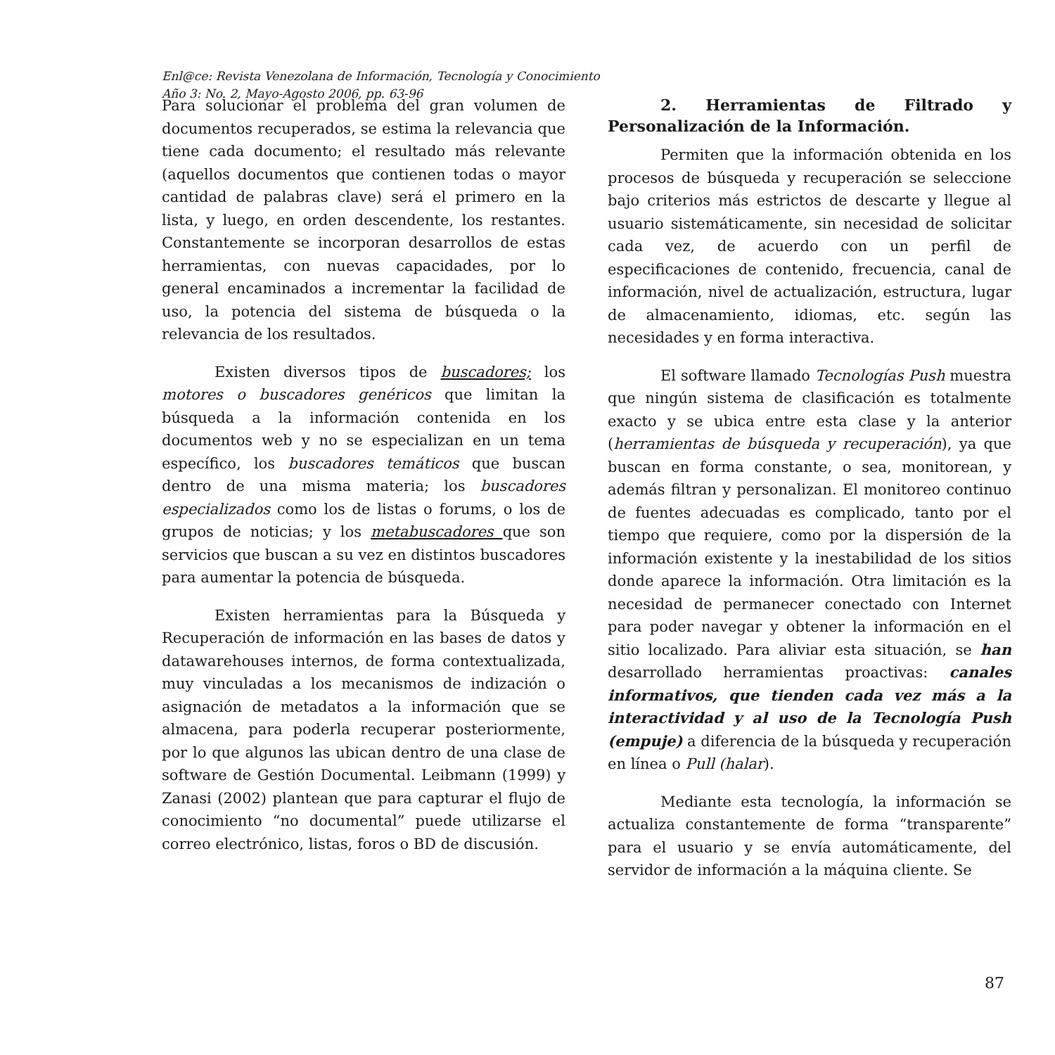Enl@ce: Revista Venezolana de Información, Tecnología y Conocimiento
Año 3: No. 2, Mayo-Agosto 2006, pp. 63-96
Para solucionar el problema del gran volumen de documentos recuperados, se estima la relevancia que tiene cada documento; el resultado más relevante (aquellos documentos que contienen todas o mayor cantidad de palabras clave) será el primero en la lista, y luego, en orden descendente, los restantes. Constantemente se incorporan desarrollos de estas herramientas, con nuevas capacidades, por lo general encaminados a incrementar la facilidad de uso, la potencia del sistema de búsqueda o la relevancia de los resultados.
Existen diversos tipos de buscadores; los motores o buscadores genéricos que limitan la búsqueda a la información contenida en los documentos web y no se especializan en un tema específico, los buscadores temáticos que buscan dentro de una misma materia; los buscadores especializados como los de listas o forums, o los de grupos de noticias; y los metabuscadores que son servicios que buscan a su vez en distintos buscadores para aumentar la potencia de búsqueda.
Existen herramientas para la Búsqueda y Recuperación de información en las bases de datos y datawarehouses internos, de forma contextualizada, muy vinculadas a los mecanismos de indización o asignación de metadatos a la información que se almacena, para poderla recuperar posteriormente, por lo que algunos las ubican dentro de una clase de software de Gestión Documental. Leibmann (1999) y Zanasi (2002) plantean que para capturar el flujo de conocimiento “no documental” puede utilizarse el correo electrónico, listas, foros o BD de discusión.
2. Herramientas de Filtrado y Personalización de la Información.
Permiten que la información obtenida en los procesos de búsqueda y recuperación se seleccione bajo criterios más estrictos de descarte y llegue al usuario sistemáticamente, sin necesidad de solicitar cada vez, de acuerdo con un perfil de especificaciones de contenido, frecuencia, canal de información, nivel de actualización, estructura, lugar de almacenamiento, idiomas, etc. según las necesidades y en forma interactiva.
El software llamado Tecnologías Push muestra que ningún sistema de clasificación es totalmente exacto y se ubica entre esta clase y la anterior (herramientas de búsqueda y recuperación), ya que buscan en forma constante, o sea, monitorean, y además filtran y personalizan. El monitoreo continuo de fuentes adecuadas es complicado, tanto por el tiempo que requiere, como por la dispersión de la información existente y la inestabilidad de los sitios donde aparece la información. Otra limitación es la necesidad de permanecer conectado con Internet para poder navegar y obtener la información en el sitio localizado. Para aliviar esta situación, se han desarrollado herramientas proactivas: canales informativos, que tienden cada vez más a la interactividad y al uso de la Tecnología Push (empuje) a diferencia de la búsqueda y recuperación en línea o Pull (halar).
Mediante esta tecnología, la información se actualiza constantemente de forma “transparente” para el usuario y se envía automáticamente, del servidor de información a la máquina cliente. Se
87